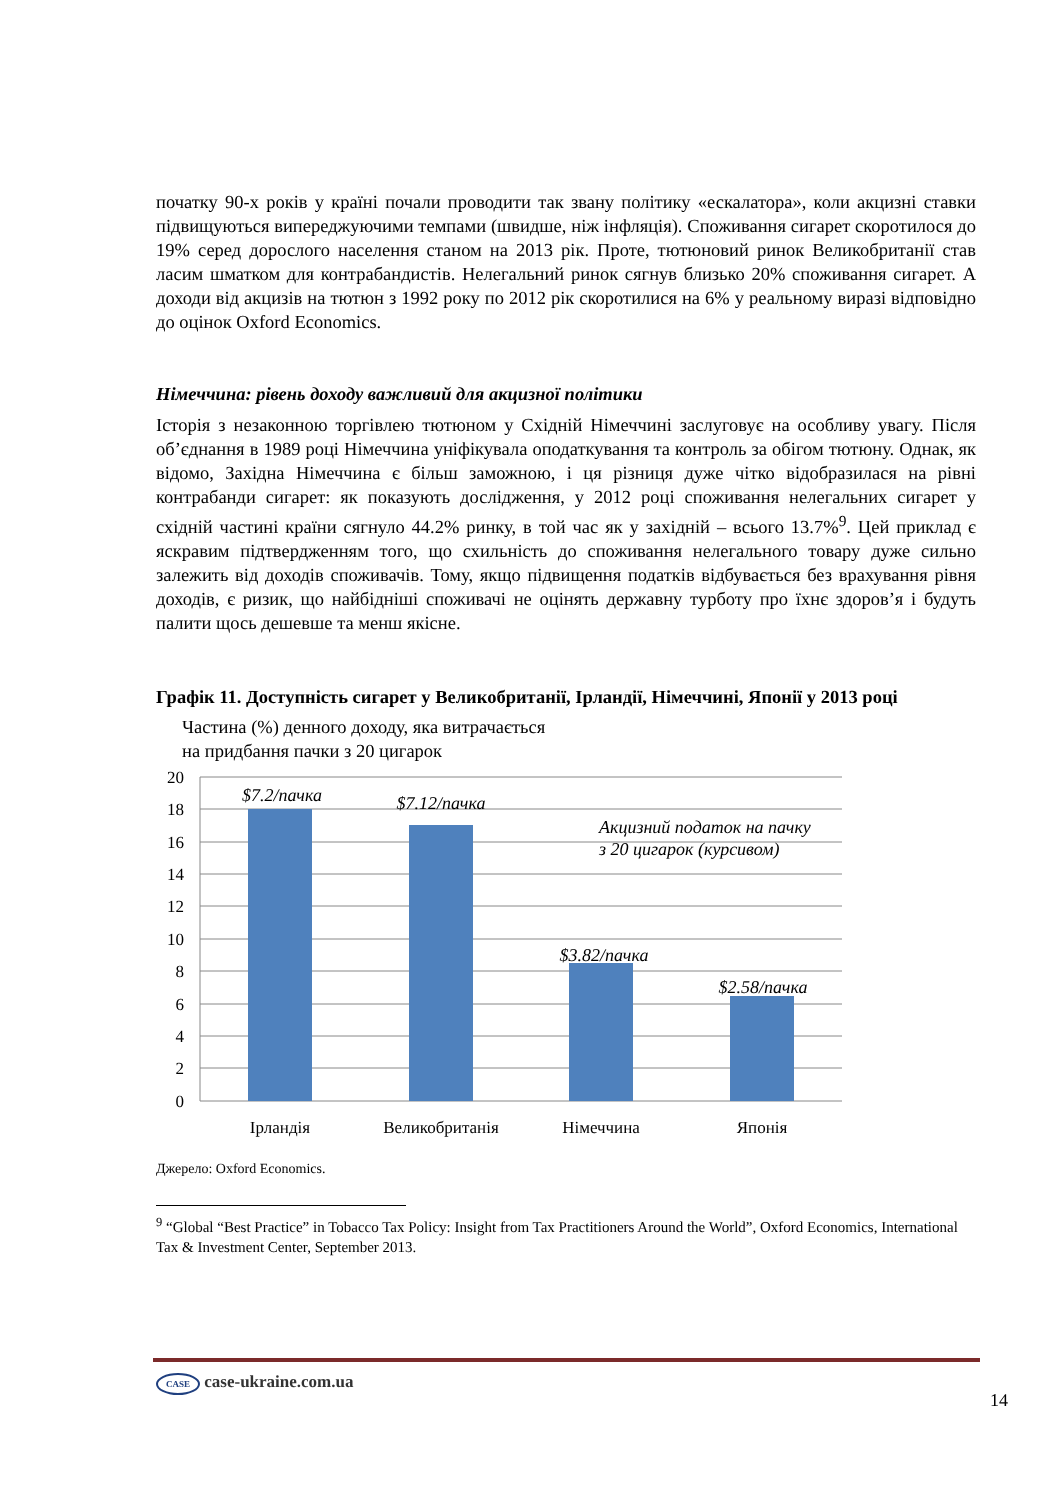початку 90-х років у країні почали проводити так звану політику «ескалатора», коли акцизні ставки підвищуються випереджуючими темпами (швидше, ніж інфляція). Споживання сигарет скоротилося до 19% серед дорослого населення станом на 2013 рік. Проте, тютюновий ринок Великобританії став ласим шматком для контрабандистів. Нелегальний ринок сягнув близько 20% споживання сигарет. А доходи від акцизів на тютюн з 1992 року по 2012 рік скоротилися на 6% у реальному виразі відповідно до оцінок Oxford Economics.
Німеччина: рівень доходу важливий для акцизної політики
Історія з незаконною торгівлею тютюном у Східній Німеччині заслуговує на особливу увагу. Після об’єднання в 1989 році Німеччина уніфікувала оподаткування та контроль за обігом тютюну. Однак, як відомо, Західна Німеччина є більш заможною, і ця різниця дуже чітко відобразилася на рівні контрабанди сигарет: як показують дослідження, у 2012 році споживання нелегальних сигарет у східній частині країни сягнуло 44.2% ринку, в той час як у західній – всього 13.7%<sup>9</sup>. Цей приклад є яскравим підтвердженням того, що схильність до споживання нелегального товару дуже сильно залежить від доходів споживачів. Тому, якщо підвищення податків відбувається без врахування рівня доходів, є ризик, що найбідніші споживачі не оцінять державну турботу про їхнє здоров’я і будуть палити щось дешевше та менш якісне.
Графік 11. Доступність сигарет у Великобританії, Ірландії, Німеччині, Японії у 2013 році
Частина (%) денного доходу, яка витрачається
на придбання пачки з 20 цигарок
20
18
16
14
12
10
8
6
4
2
0
$7.2/пачка
$7.12/пачка
$3.82/пачка
$2.58/пачка
Акцизний податок на пачку
з 20 цигарок (курсивом)
Ірландія
Великобританія
Німеччина
Японія
Джерело: Oxford Economics.
<sup>9</sup> “Global “Best Practice” in Tobacco Tax Policy: Insight from Tax Practitioners Around the World”, Oxford Economics, International Tax & Investment Center, September 2013.
CASE case-ukraine.com.ua
14